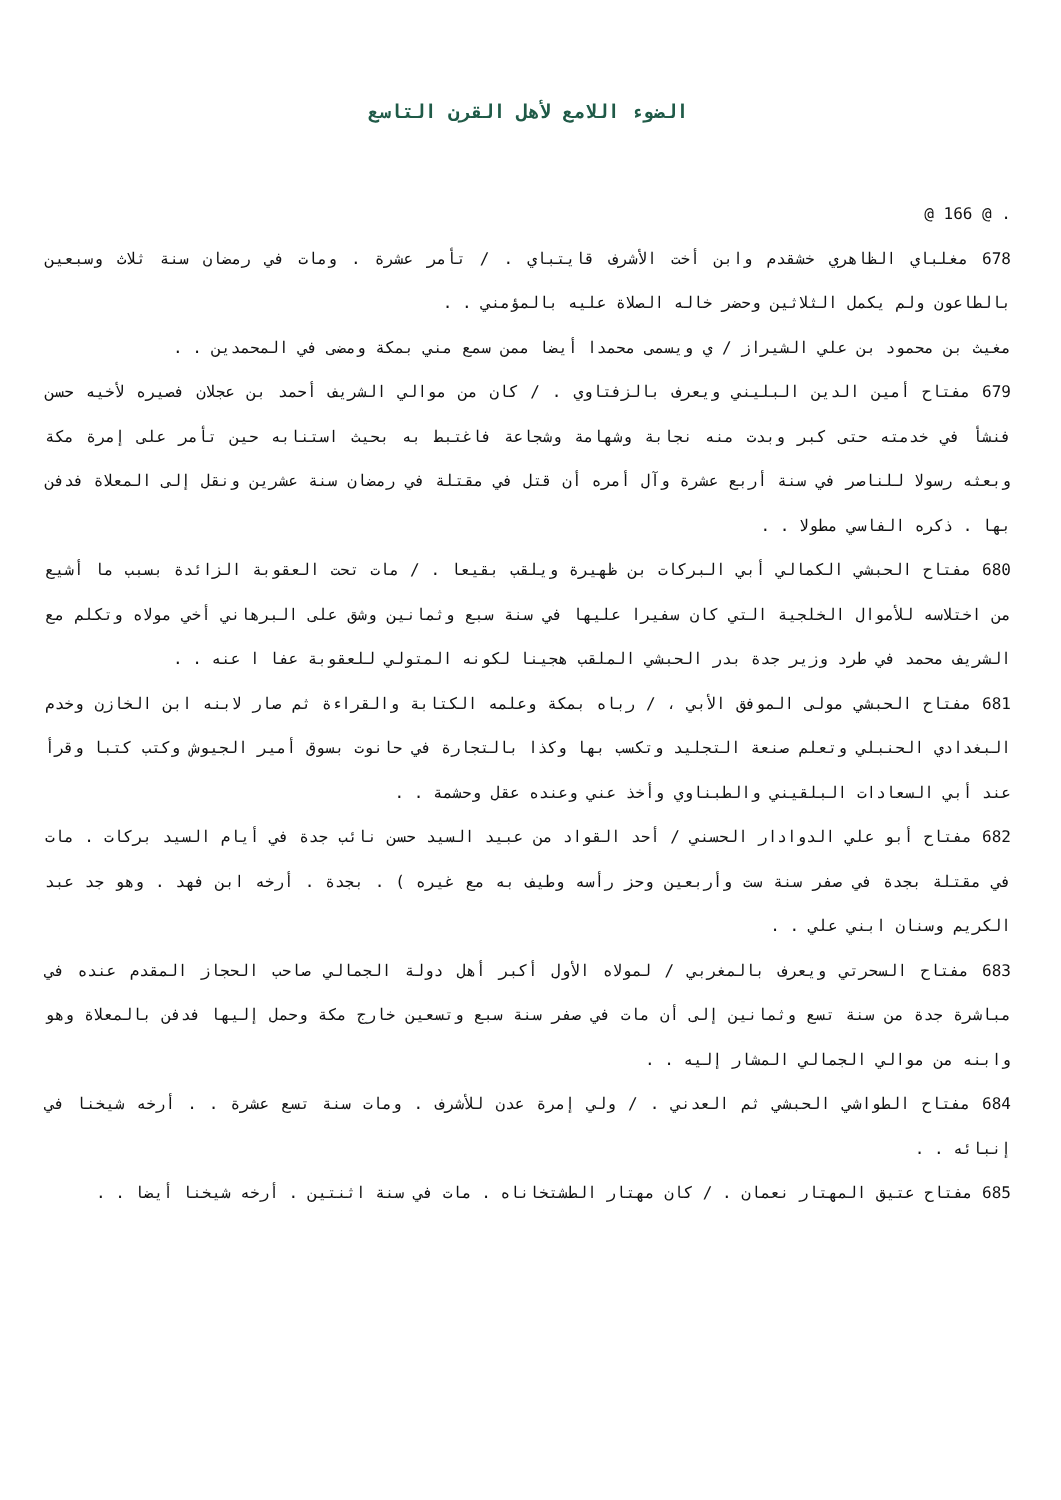الضوء اللامع لأهل القرن التاسع
. @ 166 @
678 مغلباي الظاهري خشقدم وابن أخت الأشرف قايتباي . / تأمر عشرة . ومات في رمضان سنة ثلاث وسبعين بالطاعون ولم يكمل الثلاثين وحضر خاله الصلاة عليه بالمؤمني . .
مغيث بن محمود بن علي الشيراز / ي ويسمى محمدا أيضا ممن سمع مني بمكة ومضى في المحمدين . .
679 مفتاح أمين الدين البليني ويعرف بالزفتاوي . / كان من موالي الشريف أحمد بن عجلان فصيره لأخيه حسن فنشأ في خدمته حتى كبر وبدت منه نجابة وشهامة وشجاعة فاغتبط به بحيث استنابه حين تأمر على إمرة مكة وبعثه رسولا للناصر في سنة أربع عشرة وآل أمره أن قتل في مقتلة في رمضان سنة عشرين ونقل إلى المعلاة فدفن بها . ذكره الفاسي مطولا . .
680 مفتاح الحبشي الكمالي أبي البركات بن ظهيرة ويلقب بقيعا . / مات تحت العقوبة الزائدة بسبب ما أشيع من اختلاسه للأموال الخلجية التي كان سفيرا عليها في سنة سبع وثمانين وشق على البرهاني أخي مولاه وتكلم مع الشريف محمد في طرد وزير جدة بدر الحبشي الملقب هجينا لكونه المتولي للعقوبة عفا ا عنه . .
681 مفتاح الحبشي مولى الموفق الأبي ، / رباه بمكة وعلمه الكتابة والقراءة ثم صار لابنه ابن الخازن وخدم البغدادي الحنبلي وتعلم صنعة التجليد وتكسب بها وكذا بالتجارة في حانوت بسوق أمير الجيوش وكتب كتبا وقرأ عند أبي السعادات البلقيني والطبناوي وأخذ عني وعنده عقل وحشمة . .
682 مفتاح أبو علي الدوادار الحسني / أحد القواد من عبيد السيد حسن نائب جدة في أيام السيد بركات . مات في مقتلة بجدة في صفر سنة ست وأربعين وحز رأسه وطيف به مع غيره ) . بجدة . أرخه ابن فهد . وهو جد عبد الكريم وسنان ابني علي . .
683 مفتاح السحرتي ويعرف بالمغربي / لمولاه الأول أكبر أهل دولة الجمالي صاحب الحجاز المقدم عنده في مباشرة جدة من سنة تسع وثمانين إلى أن مات في صفر سنة سبع وتسعين خارج مكة وحمل إليها فدفن بالمعلاة وهو وابنه من موالي الجمالي المشار إليه . .
684 مفتاح الطواشي الحبشي ثم العدني . / ولي إمرة عدن للأشرف . ومات سنة تسع عشرة . . أرخه شيخنا في إنبائه . .
685 مفتاح عتيق المهتار نعمان . / كان مهتار الطشتخاناه . مات في سنة اثنتين . أرخه شيخنا أيضا . .